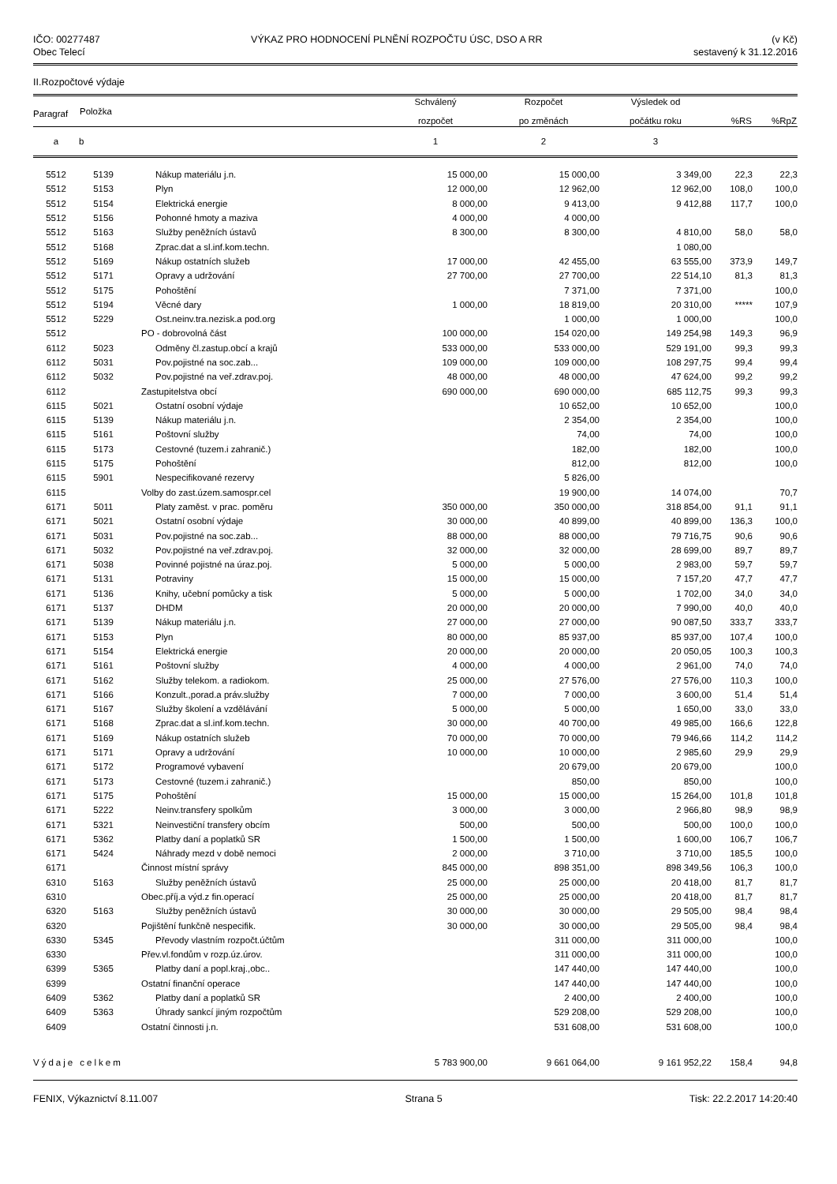IČO: 00277487
Obec Telecí
VÝKAZ PRO HODNOCENÍ PLNĚNÍ ROZPOČTU ÚSC, DSO A RR
(v Kč)
sestavený k 31.12.2016
II.Rozpočtové výdaje
| Paragraf | Položka | | Schválený rozpočet | Rozpočet po změnách | Výsledek od počátku roku | %RS | %RpZ |
| --- | --- | --- | --- | --- | --- | --- | --- |
| a | b | | 1 | 2 | 3 | | |
| 5512 | 5139 | Nákup materiálu j.n. | 15 000,00 | 15 000,00 | 3 349,00 | 22,3 | 22,3 |
| 5512 | 5153 | Plyn | 12 000,00 | 12 962,00 | 12 962,00 | 108,0 | 100,0 |
| 5512 | 5154 | Elektrická energie | 8 000,00 | 9 413,00 | 9 412,88 | 117,7 | 100,0 |
| 5512 | 5156 | Pohonné hmoty a maziva | 4 000,00 | 4 000,00 | | | |
| 5512 | 5163 | Služby peněžních ústavů | 8 300,00 | 8 300,00 | 4 810,00 | 58,0 | 58,0 |
| 5512 | 5168 | Zprac.dat a sl.inf.kom.techn. | | | 1 080,00 | | |
| 5512 | 5169 | Nákup ostatních služeb | 17 000,00 | 42 455,00 | 63 555,00 | 373,9 | 149,7 |
| 5512 | 5171 | Opravy a udržování | 27 700,00 | 27 700,00 | 22 514,10 | 81,3 | 81,3 |
| 5512 | 5175 | Pohoštění | | 7 371,00 | 7 371,00 | | 100,0 |
| 5512 | 5194 | Věcné dary | 1 000,00 | 18 819,00 | 20 310,00 | ***** | 107,9 |
| 5512 | 5229 | Ost.neinv.tra.nezisk.a pod.org | | 1 000,00 | 1 000,00 | | 100,0 |
| 5512 | | PO - dobrovolná část | 100 000,00 | 154 020,00 | 149 254,98 | 149,3 | 96,9 |
| 6112 | 5023 | Odměny čl.zastup.obcí a krajů | 533 000,00 | 533 000,00 | 529 191,00 | 99,3 | 99,3 |
| 6112 | 5031 | Pov.pojistné na soc.zab... | 109 000,00 | 109 000,00 | 108 297,75 | 99,4 | 99,4 |
| 6112 | 5032 | Pov.pojistné na veř.zdrav.poj. | 48 000,00 | 48 000,00 | 47 624,00 | 99,2 | 99,2 |
| 6112 | | Zastupitelstva obcí | 690 000,00 | 690 000,00 | 685 112,75 | 99,3 | 99,3 |
| 6115 | 5021 | Ostatní osobní výdaje | | 10 652,00 | 10 652,00 | | 100,0 |
| 6115 | 5139 | Nákup materiálu j.n. | | 2 354,00 | 2 354,00 | | 100,0 |
| 6115 | 5161 | Poštovní služby | | 74,00 | 74,00 | | 100,0 |
| 6115 | 5173 | Cestovné (tuzem.i zahranič.) | | 182,00 | 182,00 | | 100,0 |
| 6115 | 5175 | Pohoštění | | 812,00 | 812,00 | | 100,0 |
| 6115 | 5901 | Nespecifikované rezervy | | 5 826,00 | | | |
| 6115 | | Volby do zast.územ.samospr.cel | | 19 900,00 | 14 074,00 | | 70,7 |
| 6171 | 5011 | Platy zaměst. v prac. poměru | 350 000,00 | 350 000,00 | 318 854,00 | 91,1 | 91,1 |
| 6171 | 5021 | Ostatní osobní výdaje | 30 000,00 | 40 899,00 | 40 899,00 | 136,3 | 100,0 |
| 6171 | 5031 | Pov.pojistné na soc.zab... | 88 000,00 | 88 000,00 | 79 716,75 | 90,6 | 90,6 |
| 6171 | 5032 | Pov.pojistné na veř.zdrav.poj. | 32 000,00 | 32 000,00 | 28 699,00 | 89,7 | 89,7 |
| 6171 | 5038 | Povinné pojistné na úraz.poj. | 5 000,00 | 5 000,00 | 2 983,00 | 59,7 | 59,7 |
| 6171 | 5131 | Potraviny | 15 000,00 | 15 000,00 | 7 157,20 | 47,7 | 47,7 |
| 6171 | 5136 | Knihy, učební pomůcky a tisk | 5 000,00 | 5 000,00 | 1 702,00 | 34,0 | 34,0 |
| 6171 | 5137 | DHDM | 20 000,00 | 20 000,00 | 7 990,00 | 40,0 | 40,0 |
| 6171 | 5139 | Nákup materiálu j.n. | 27 000,00 | 27 000,00 | 90 087,50 | 333,7 | 333,7 |
| 6171 | 5153 | Plyn | 80 000,00 | 85 937,00 | 85 937,00 | 107,4 | 100,0 |
| 6171 | 5154 | Elektrická energie | 20 000,00 | 20 000,00 | 20 050,05 | 100,3 | 100,3 |
| 6171 | 5161 | Poštovní služby | 4 000,00 | 4 000,00 | 2 961,00 | 74,0 | 74,0 |
| 6171 | 5162 | Služby telekom. a radiokom. | 25 000,00 | 27 576,00 | 27 576,00 | 110,3 | 100,0 |
| 6171 | 5166 | Konzult.,porad.a práv.služby | 7 000,00 | 7 000,00 | 3 600,00 | 51,4 | 51,4 |
| 6171 | 5167 | Služby školení a vzdělávání | 5 000,00 | 5 000,00 | 1 650,00 | 33,0 | 33,0 |
| 6171 | 5168 | Zprac.dat a sl.inf.kom.techn. | 30 000,00 | 40 700,00 | 49 985,00 | 166,6 | 122,8 |
| 6171 | 5169 | Nákup ostatních služeb | 70 000,00 | 70 000,00 | 79 946,66 | 114,2 | 114,2 |
| 6171 | 5171 | Opravy a udržování | 10 000,00 | 10 000,00 | 2 985,60 | 29,9 | 29,9 |
| 6171 | 5172 | Programové vybavení | | 20 679,00 | 20 679,00 | | 100,0 |
| 6171 | 5173 | Cestovné (tuzem.i zahranič.) | | 850,00 | 850,00 | | 100,0 |
| 6171 | 5175 | Pohoštění | 15 000,00 | 15 000,00 | 15 264,00 | 101,8 | 101,8 |
| 6171 | 5222 | Neinv.transfery spolkům | 3 000,00 | 3 000,00 | 2 966,80 | 98,9 | 98,9 |
| 6171 | 5321 | Neinvestiční transfery obcím | 500,00 | 500,00 | 500,00 | 100,0 | 100,0 |
| 6171 | 5362 | Platby daní a poplatků SR | 1 500,00 | 1 500,00 | 1 600,00 | 106,7 | 106,7 |
| 6171 | 5424 | Náhrady mezd v době nemoci | 2 000,00 | 3 710,00 | 3 710,00 | 185,5 | 100,0 |
| 6171 | | Činnost místní správy | 845 000,00 | 898 351,00 | 898 349,56 | 106,3 | 100,0 |
| 6310 | 5163 | Služby peněžních ústavů | 25 000,00 | 25 000,00 | 20 418,00 | 81,7 | 81,7 |
| 6310 | | Obec.příj.a výd.z fin.operací | 25 000,00 | 25 000,00 | 20 418,00 | 81,7 | 81,7 |
| 6320 | 5163 | Služby peněžních ústavů | 30 000,00 | 30 000,00 | 29 505,00 | 98,4 | 98,4 |
| 6320 | | Pojištění funkčně nespecifik. | 30 000,00 | 30 000,00 | 29 505,00 | 98,4 | 98,4 |
| 6330 | 5345 | Převody vlastním rozpočt.účtům | | 311 000,00 | 311 000,00 | | 100,0 |
| 6330 | | Přev.vl.fondům v rozp.úz.úrov. | | 311 000,00 | 311 000,00 | | 100,0 |
| 6399 | 5365 | Platby daní a popl.kraj.,obc.. | | 147 440,00 | 147 440,00 | | 100,0 |
| 6399 | | Ostatní finanční operace | | 147 440,00 | 147 440,00 | | 100,0 |
| 6409 | 5362 | Platby daní a poplatků SR | | 2 400,00 | 2 400,00 | | 100,0 |
| 6409 | 5363 | Úhrady sankcí jiným rozpočtům | | 529 208,00 | 529 208,00 | | 100,0 |
| 6409 | | Ostatní činnosti j.n. | | 531 608,00 | 531 608,00 | | 100,0 |
| Výdaje celkem | | | 5 783 900,00 | 9 661 064,00 | 9 161 952,22 | 158,4 | 94,8 |
FENIX, Výkaznictví 8.11.007 Strana 5 Tisk: 22.2.2017 14:20:40